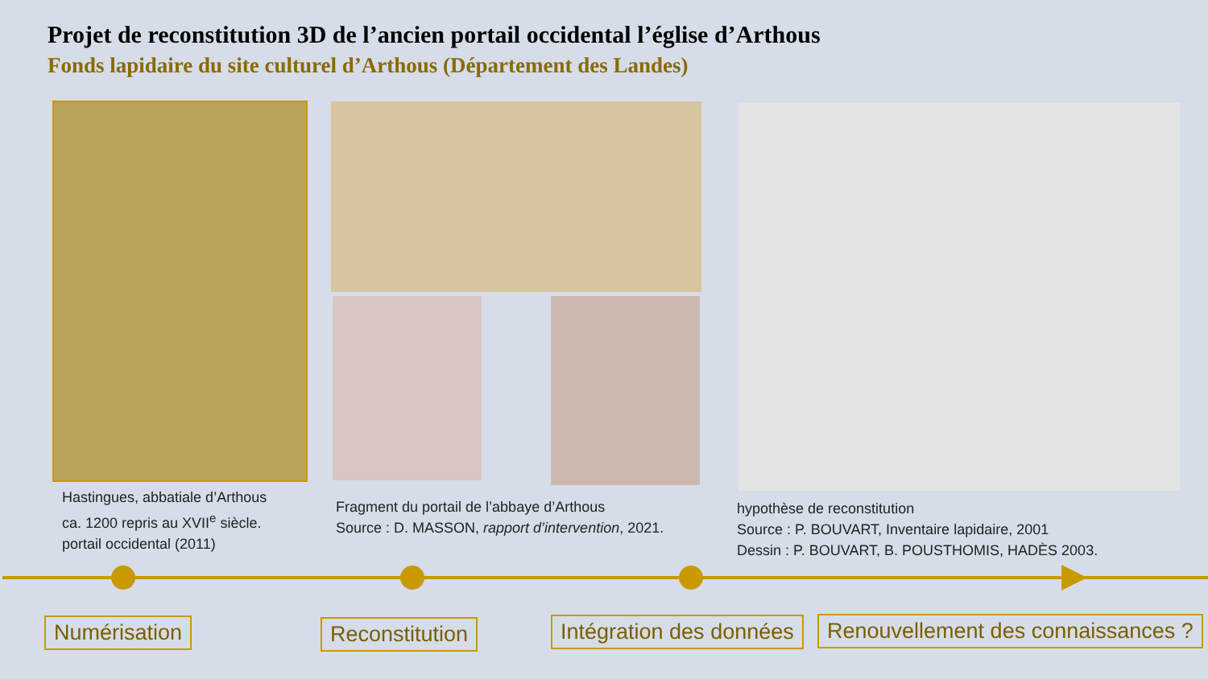Projet de reconstitution 3D de l’ancien portail occidental l’église d’Arthous
Fonds lapidaire du site culturel d’Arthous (Département des Landes)
Hastingues, abbatiale d’Arthous
ca. 1200 repris au XVII<sup>e</sup> siècle.
portail occidental (2011)
Fragment du portail de l’abbaye d’Arthous
Source : D. MASSON, rapport d’intervention, 2021.
hypothèse de reconstitution
Source : P. BOUVART, Inventaire lapidaire, 2001
Dessin : P. BOUVART, B. POUSTHOMIS, HADÈS 2003.
Numérisation Reconstitution Intégration des données
Renouvellement des connaissances ?